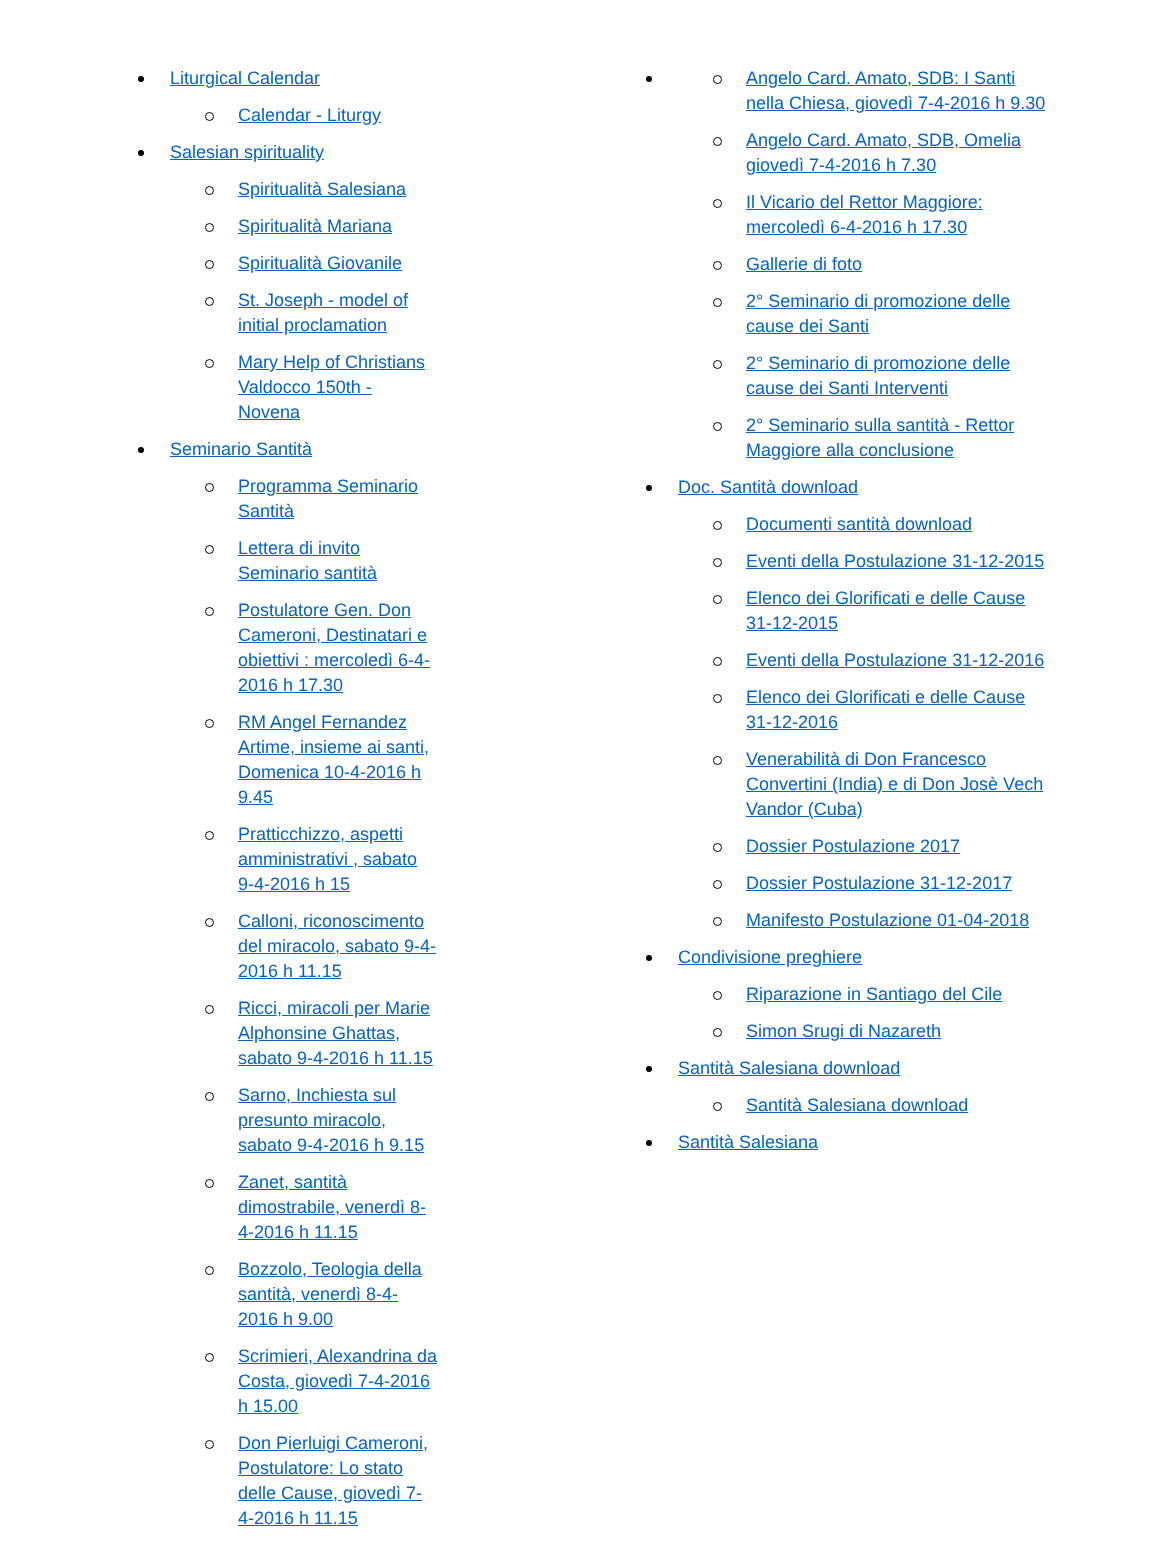Liturgical Calendar
Calendar - Liturgy
Salesian spirituality
Spiritualità Salesiana
Spiritualità Mariana
Spiritualità Giovanile
St. Joseph - model of initial proclamation
Mary Help of Christians Valdocco 150th - Novena
Seminario Santità
Programma Seminario Santità
Lettera di invito Seminario santità
Postulatore Gen. Don Cameroni, Destinatari e obiettivi : mercoledì 6-4-2016 h 17.30
RM Angel Fernandez Artime, insieme ai santi, Domenica 10-4-2016 h 9.45
Pratticchizzo, aspetti amministrativi , sabato 9-4-2016 h 15
Calloni, riconoscimento del miracolo, sabato 9-4-2016 h 11.15
Ricci, miracoli per Marie Alphonsine Ghattas, sabato 9-4-2016 h 11.15
Sarno, Inchiesta sul presunto miracolo, sabato 9-4-2016 h 9.15
Zanet, santità dimostrabile, venerdì 8-4-2016 h 11.15
Bozzolo, Teologia della santità, venerdì 8-4-2016 h 9.00
Scrimieri, Alexandrina da Costa, giovedì 7-4-2016 h 15.00
Don Pierluigi Cameroni, Postulatore: Lo stato delle Cause, giovedì 7-4-2016 h 11.15
Angelo Card. Amato, SDB: I Santi nella Chiesa, giovedì 7-4-2016 h 9.30
Angelo Card. Amato, SDB, Omelia giovedì 7-4-2016 h 7.30
Il Vicario del Rettor Maggiore: mercoledì 6-4-2016 h 17.30
Gallerie di foto
2° Seminario di promozione delle cause dei Santi
2° Seminario di promozione delle cause dei Santi Interventi
2° Seminario sulla santità - Rettor Maggiore alla conclusione
Doc. Santità download
Documenti santità download
Eventi della Postulazione 31-12-2015
Elenco dei Glorificati e delle Cause 31-12-2015
Eventi della Postulazione 31-12-2016
Elenco dei Glorificati e delle Cause 31-12-2016
Venerabilità di Don Francesco Convertini (India) e di Don Josè Vech Vandor (Cuba)
Dossier Postulazione 2017
Dossier Postulazione 31-12-2017
Manifesto Postulazione 01-04-2018
Condivisione preghiere
Riparazione in Santiago del Cile
Simon Srugi di Nazareth
Santità Salesiana download
Santità Salesiana download
Santità Salesiana